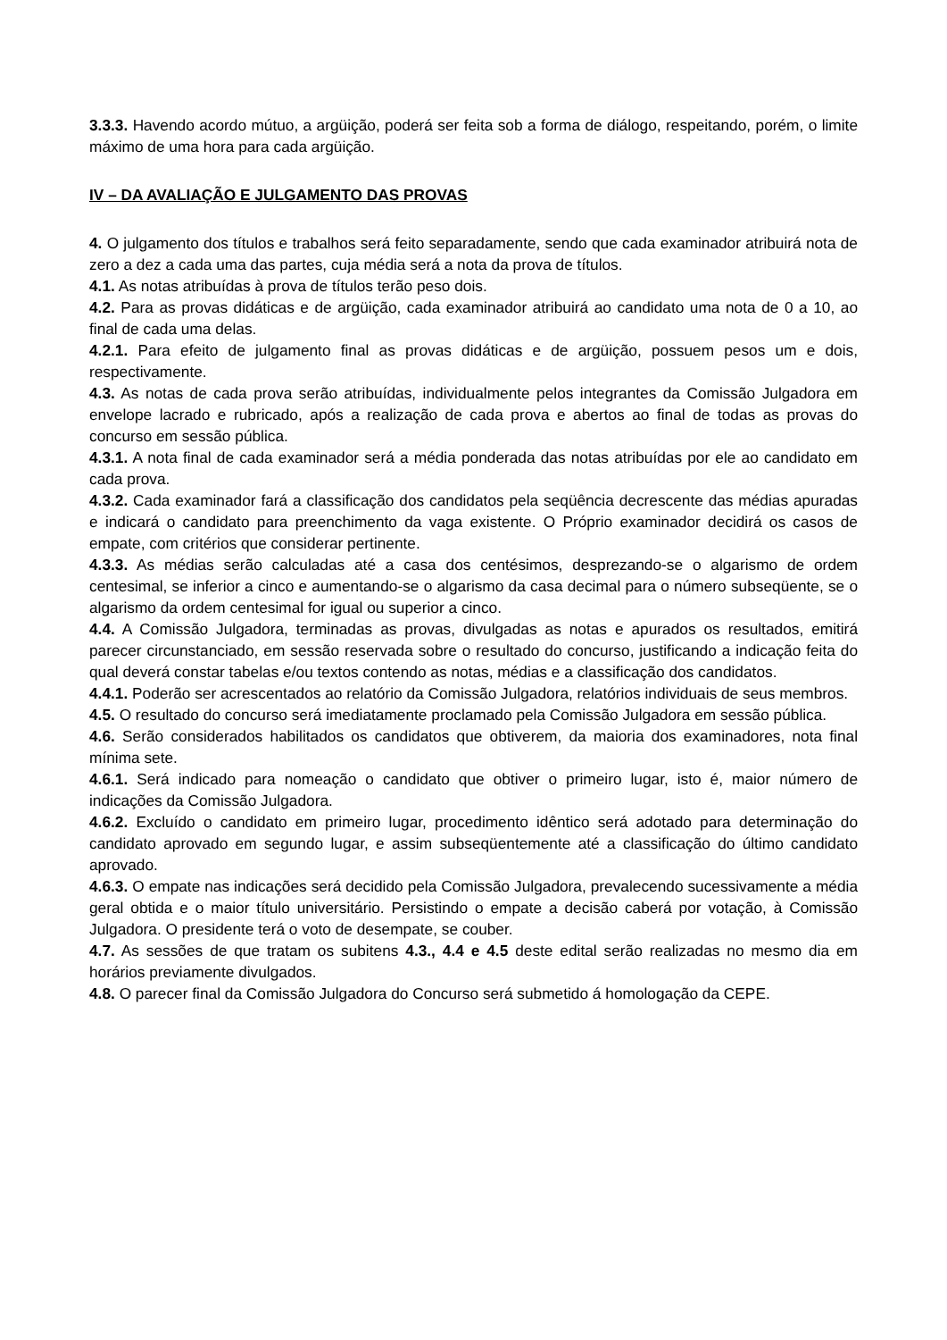3.3.3. Havendo acordo mútuo, a argüição, poderá ser feita sob a forma de diálogo, respeitando, porém, o limite máximo de uma hora para cada argüição.
IV – DA AVALIAÇÃO E JULGAMENTO DAS PROVAS
4. O julgamento dos títulos e trabalhos será feito separadamente, sendo que cada examinador atribuirá nota de zero a dez a cada uma das partes, cuja média será a nota da prova de títulos.
4.1. As notas atribuídas à prova de títulos terão peso dois.
4.2. Para as provas didáticas e de argüição, cada examinador atribuirá ao candidato uma nota de 0 a 10, ao final de cada uma delas.
4.2.1. Para efeito de julgamento final as provas didáticas e de argüição, possuem pesos um e dois, respectivamente.
4.3. As notas de cada prova serão atribuídas, individualmente pelos integrantes da Comissão Julgadora em envelope lacrado e rubricado, após a realização de cada prova e abertos ao final de todas as provas do concurso em sessão pública.
4.3.1. A nota final de cada examinador será a média ponderada das notas atribuídas por ele ao candidato em cada prova.
4.3.2. Cada examinador fará a classificação dos candidatos pela seqüência decrescente das médias apuradas e indicará o candidato para preenchimento da vaga existente. O Próprio examinador decidirá os casos de empate, com critérios que considerar pertinente.
4.3.3. As médias serão calculadas até a casa dos centésimos, desprezando-se o algarismo de ordem centesimal, se inferior a cinco e aumentando-se o algarismo da casa decimal para o número subseqüente, se o algarismo da ordem centesimal for igual ou superior a cinco.
4.4. A Comissão Julgadora, terminadas as provas, divulgadas as notas e apurados os resultados, emitirá parecer circunstanciado, em sessão reservada sobre o resultado do concurso, justificando a indicação feita do qual deverá constar tabelas e/ou textos contendo as notas, médias e a classificação dos candidatos.
4.4.1. Poderão ser acrescentados ao relatório da Comissão Julgadora, relatórios individuais de seus membros.
4.5. O resultado do concurso será imediatamente proclamado pela Comissão Julgadora em sessão pública.
4.6. Serão considerados habilitados os candidatos que obtiverem, da maioria dos examinadores, nota final mínima sete.
4.6.1. Será indicado para nomeação o candidato que obtiver o primeiro lugar, isto é, maior número de indicações da Comissão Julgadora.
4.6.2. Excluído o candidato em primeiro lugar, procedimento idêntico será adotado para determinação do candidato aprovado em segundo lugar, e assim subseqüentemente até a classificação do último candidato aprovado.
4.6.3. O empate nas indicações será decidido pela Comissão Julgadora, prevalecendo sucessivamente a média geral obtida e o maior título universitário. Persistindo o empate a decisão caberá por votação, à Comissão Julgadora. O presidente terá o voto de desempate, se couber.
4.7. As sessões de que tratam os subitens 4.3., 4.4 e 4.5 deste edital serão realizadas no mesmo dia em horários previamente divulgados.
4.8. O parecer final da Comissão Julgadora do Concurso será submetido á homologação da CEPE.